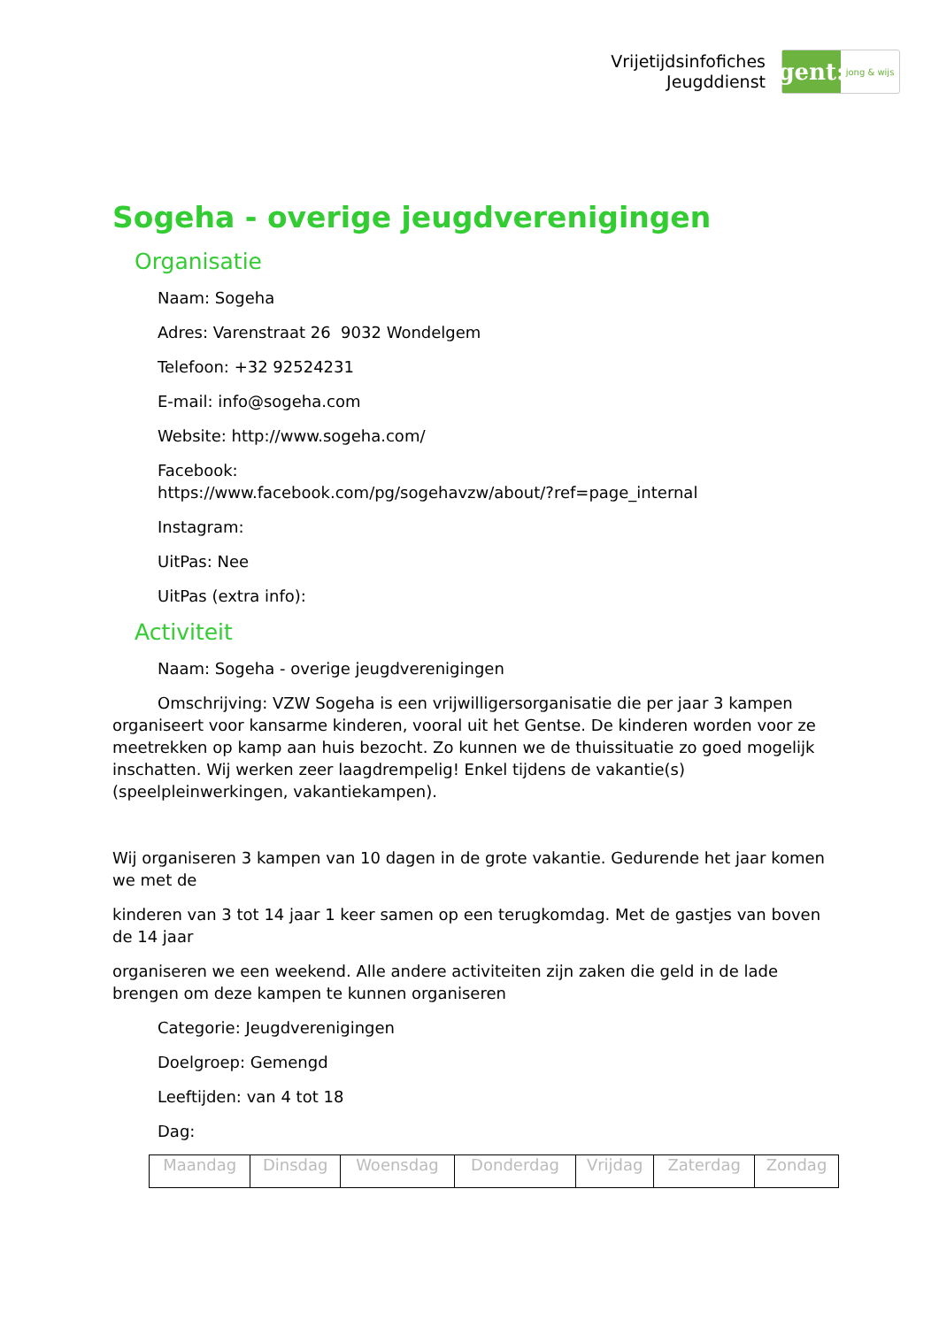Vrijetijdsinfofiches
Jeugddienst
gent:
jong & wijs
Sogeha - overige jeugdverenigingen
Organisatie
Naam: Sogeha
Adres: Varenstraat 26 9032 Wondelgem
Telefoon: +32 92524231
E-mail: info@sogeha.com
Website: http://www.sogeha.com/
Facebook:
https://www.facebook.com/pg/sogehavzw/about/?ref=page_internal
Instagram:
UitPas: Nee
UitPas (extra info):
Activiteit
Naam: Sogeha - overige jeugdverenigingen
Omschrijving: VZW Sogeha is een vrijwilligersorganisatie die per jaar 3 kampen organiseert voor kansarme kinderen, vooral uit het Gentse. De kinderen worden voor ze meetrekken op kamp aan huis bezocht. Zo kunnen we de thuissituatie zo goed mogelijk inschatten. Wij werken zeer laagdrempelig! Enkel tijdens de vakantie(s) (speelpleinwerkingen, vakantiekampen).
Wij organiseren 3 kampen van 10 dagen in de grote vakantie. Gedurende het jaar komen we met de
kinderen van 3 tot 14 jaar 1 keer samen op een terugkomdag. Met de gastjes van boven de 14 jaar
organiseren we een weekend. Alle andere activiteiten zijn zaken die geld in de lade brengen om deze kampen te kunnen organiseren
Categorie: Jeugdverenigingen
Doelgroep: Gemengd
Leeftijden: van 4 tot 18
Dag:
| Maandag | Dinsdag | Woensdag | Donderdag | Vrijdag | Zaterdag | Zondag |